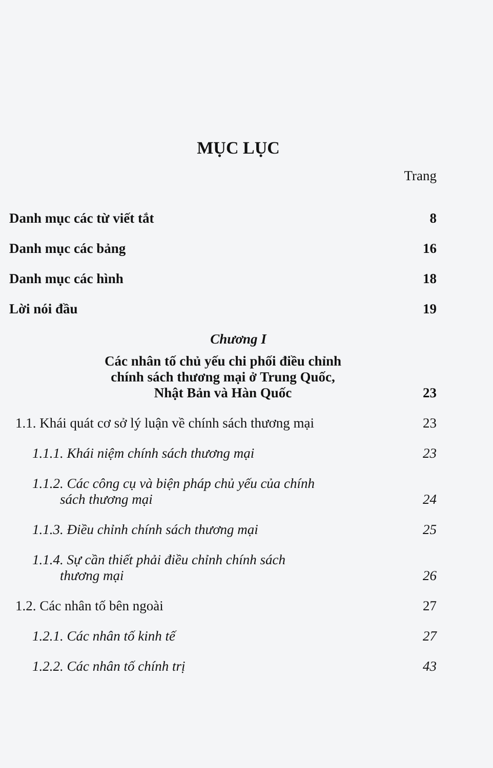MỤC LỤC
Trang
Danh mục các từ viết tắt 8
Danh mục các bảng 16
Danh mục các hình 18
Lời nói đầu 19
Chương I
Các nhân tố chủ yếu chi phối điều chỉnh
chính sách thương mại ở Trung Quốc,
Nhật Bản và Hàn Quốc 23
1.1. Khái quát cơ sở lý luận về chính sách thương mại 23
1.1.1. Khái niệm chính sách thương mại 23
1.1.2. Các công cụ và biện pháp chủ yếu của chính
sách thương mại 24
1.1.3. Điều chỉnh chính sách thương mại 25
1.1.4. Sự cần thiết phải điều chỉnh chính sách
thương mại 26
1.2. Các nhân tố bên ngoài 27
1.2.1. Các nhân tố kinh tế 27
1.2.2. Các nhân tố chính trị 43